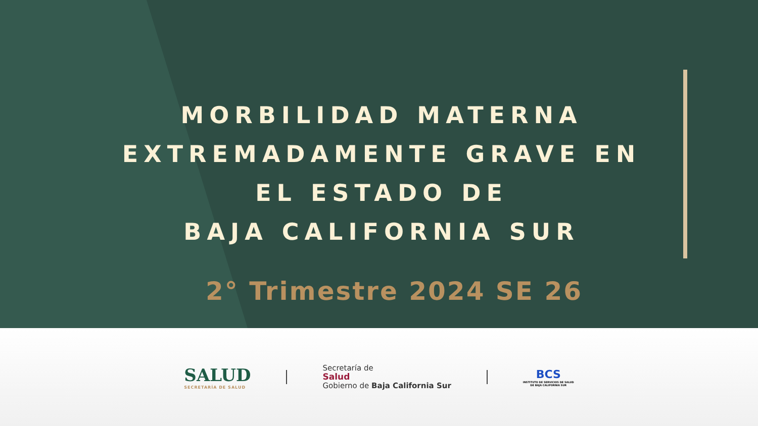MORBILIDAD MATERNA EXTREMADAMENTE GRAVE EN EL ESTADO DE
BAJA CALIFORNIA SUR
2° Trimestre 2024 SE 26
SALUD
SECRETARÍA DE SALUD
Secretaría de
Salud
Gobierno de Baja California Sur
BCS
INSTITUTO DE SERVICIOS DE SALUD
DE BAJA CALIFORNIA SUR